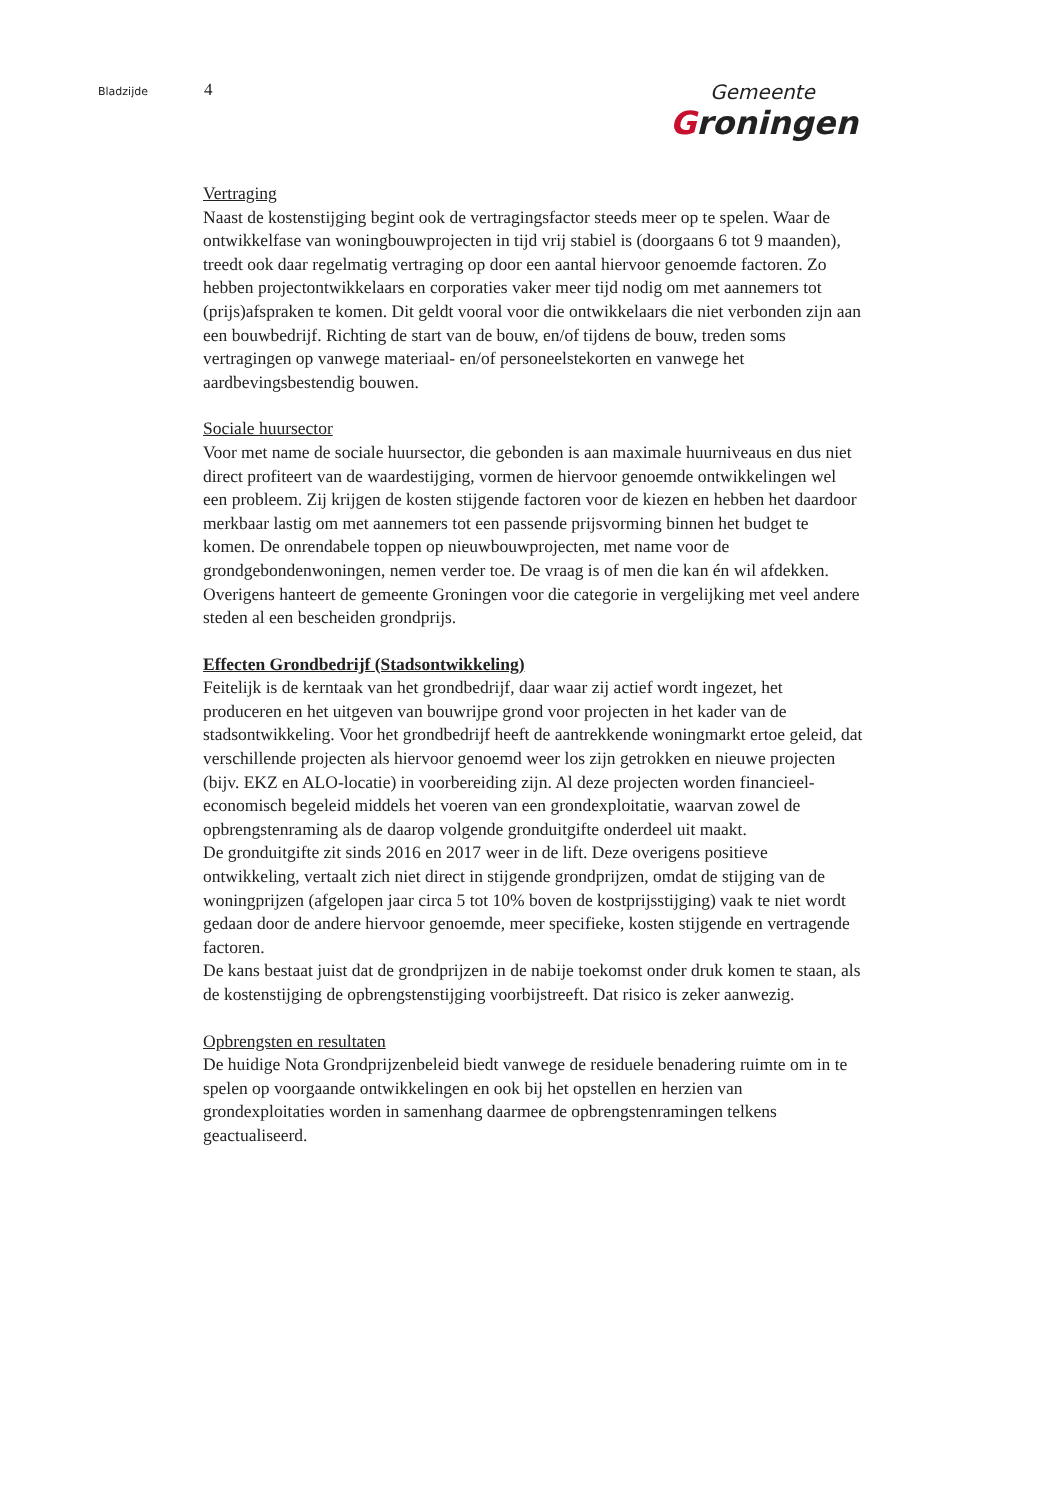Bladzijde 4
Gemeente
Groningen
Vertraging
Naast de kostenstijging begint ook de vertragingsfactor steeds meer op te spelen. Waar de ontwikkelfase van woningbouwprojecten in tijd vrij stabiel is (doorgaans 6 tot 9 maanden), treedt ook daar regelmatig vertraging op door een aantal hiervoor genoemde factoren. Zo hebben projectontwikkelaars en corporaties vaker meer tijd nodig om met aannemers tot (prijs)afspraken te komen. Dit geldt vooral voor die ontwikkelaars die niet verbonden zijn aan een bouwbedrijf. Richting de start van de bouw, en/of tijdens de bouw, treden soms vertragingen op vanwege materiaal- en/of personeelstekorten en vanwege het aardbevingsbestendig bouwen.
Sociale huursector
Voor met name de sociale huursector, die gebonden is aan maximale huurniveaus en dus niet direct profiteert van de waardestijging, vormen de hiervoor genoemde ontwikkelingen wel een probleem. Zij krijgen de kosten stijgende factoren voor de kiezen en hebben het daardoor merkbaar lastig om met aannemers tot een passende prijsvorming binnen het budget te komen. De onrendabele toppen op nieuwbouwprojecten, met name voor de grondgebondenwoningen, nemen verder toe. De vraag is of men die kan én wil afdekken. Overigens hanteert de gemeente Groningen voor die categorie in vergelijking met veel andere steden al een bescheiden grondprijs.
Effecten Grondbedrijf (Stadsontwikkeling)
Feitelijk is de kerntaak van het grondbedrijf, daar waar zij actief wordt ingezet, het produceren en het uitgeven van bouwrijpe grond voor projecten in het kader van de stadsontwikkeling. Voor het grondbedrijf heeft de aantrekkende woningmarkt ertoe geleid, dat verschillende projecten als hiervoor genoemd weer los zijn getrokken en nieuwe projecten (bijv. EKZ en ALO-locatie) in voorbereiding zijn. Al deze projecten worden financieel-economisch begeleid middels het voeren van een grondexploitatie, waarvan zowel de opbrengstenraming als de daarop volgende gronduitgifte onderdeel uit maakt.
De gronduitgifte zit sinds 2016 en 2017 weer in de lift. Deze overigens positieve ontwikkeling, vertaalt zich niet direct in stijgende grondprijzen, omdat de stijging van de woningprijzen (afgelopen jaar circa 5 tot 10% boven de kostprijsstijging) vaak te niet wordt gedaan door de andere hiervoor genoemde, meer specifieke, kosten stijgende en vertragende factoren.
De kans bestaat juist dat de grondprijzen in de nabije toekomst onder druk komen te staan, als de kostenstijging de opbrengstenstijging voorbijstreeft. Dat risico is zeker aanwezig.
Opbrengsten en resultaten
De huidige Nota Grondprijzenbeleid biedt vanwege de residuele benadering ruimte om in te spelen op voorgaande ontwikkelingen en ook bij het opstellen en herzien van grondexploitaties worden in samenhang daarmee de opbrengstenramingen telkens geactualiseerd.